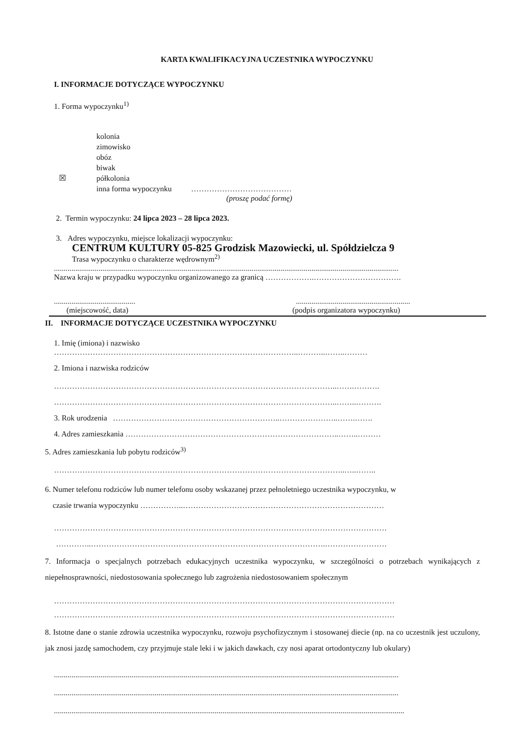KARTA KWALIFIKACYJNA UCZESTNIKA WYPOCZYNKU
I. INFORMACJE DOTYCZĄCE WYPOCZYNKU
1. Forma wypoczynku<sup>1)</sup>
kolonia
zimowisko
obóz
biwak
☒ półkolonia
inna forma wypoczynku …………………………………
(proszę podać formę)
2. Termin wypoczynku: 24 lipca 2023 – 28 lipca 2023.
3. Adres wypoczynku, miejsce lokalizacji wypoczynku:
CENTRUM KULTURY 05-825 Grodzisk Mazowiecki, ul. Spółdzielcza 9
Trasa wypoczynku o charakterze wędrownym<sup>2)</sup>
..................................................................................................................................................................................
Nazwa kraju w przypadku wypoczynku organizowanego za granicą ……………….…………………………….
.....................................................................................................
(miejscowość, data) (podpis organizatora wypoczynku)
II. INFORMACJE DOTYCZĄCE UCZESTNIKA WYPOCZYNKU
1. Imię (imiona) i nazwisko
…………………………………………………………………………………..………..……..………
2. Imiona i nazwiska rodziców
………………………………………………………………………………………………..…….……….
………………………………………………………………………………………………..……..……….
3. Rok urodzenia ………………………………………………………..…………………..…….…….
4. Adres zamieszkania ………………………………………………………………………..……..………
5. Adres zamieszkania lub pobytu rodziców<sup>3)</sup>
…………………………………………………………………………………………………..…..……..
6. Numer telefonu rodziców lub numer telefonu osoby wskazanej przez pełnoletniego uczestnika wypoczynku, w
czasie trwania wypoczynku ……………..……………………………………………………………………
…………………………………………………………………………………………………………………
…………..……………………………………………………………………………….……………………
7. Informacja o specjalnych potrzebach edukacyjnych uczestnika wypoczynku, w szczególności o potrzebach wynikających z niepełnosprawności, niedostosowania społecznego lub zagrożenia niedostosowaniem społecznym
……………………………………………………………………………………………………………………
……………………………………………………………………………………………………………………
8. Istotne dane o stanie zdrowia uczestnika wypoczynku, rozwoju psychofizycznym i stosowanej diecie (np. na co uczestnik jest uczulony, jak znosi jazdę samochodem, czy przyjmuje stale leki i w jakich dawkach, czy nosi aparat ortodontyczny lub okulary)
..................................................................................................................................................................................
..................................................................................................................................................................................
.....................................................................................................................................................................................